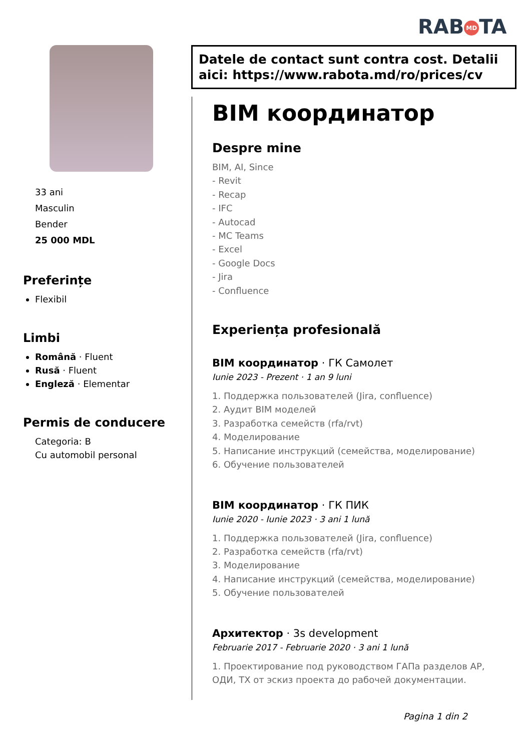RAB MD TA
33 ani
Masculin
Bender
25 000 MDL
Preferințe
Flexibil
Limbi
Română · Fluent
Rusă · Fluent
Engleză · Elementar
Permis de conducere
Categoria: B
Cu automobil personal
Datele de contact sunt contra cost. Detalii aici: https://www.rabota.md/ro/prices/cv
BIM координатор
Despre mine
BIM, AI, Since
- Revit
- Recap
- IFC
- Autocad
- MC Teams
- Excel
- Google Docs
- Jira
- Confluence
Experiența profesională
BIM координатор · ГК Самолет
Iunie 2023 - Prezent · 1 an 9 luni
1. Поддержка пользователей (Jira, confluence)
2. Аудит BIM моделей
3. Разработка семейств (rfa/rvt)
4. Моделирование
5. Написание инструкций (семейства, моделирование)
6. Обучение пользователей
BIM координатор · ГК ПИК
Iunie 2020 - Iunie 2023 · 3 ani 1 lună
1. Поддержка пользователей (Jira, confluence)
2. Разработка семейств (rfa/rvt)
3. Моделирование
4. Написание инструкций (семейства, моделирование)
5. Обучение пользователей
Архитектор · 3s development
Februarie 2017 - Februarie 2020 · 3 ani 1 lună
1. Проектирование под руководством ГАПа разделов АР, ОДИ, ТХ от эскиз проекта до рабочей документации.
Pagina 1 din 2